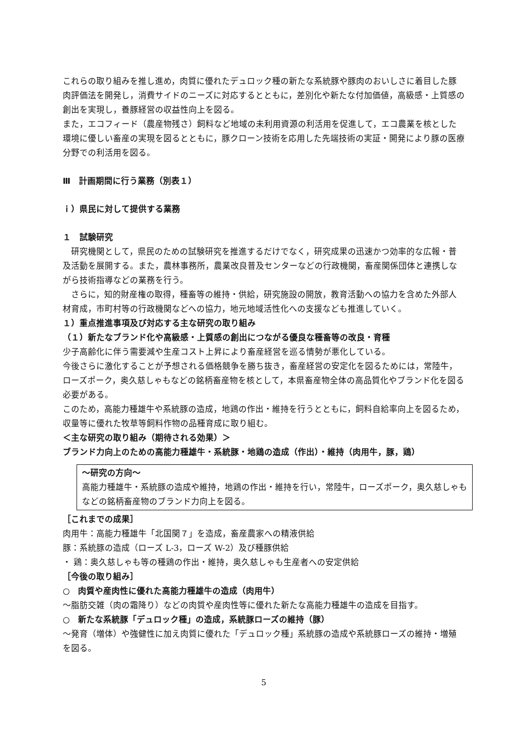これらの取り組みを推し進め，肉質に優れたデュロック種の新たな系統豚や豚肉のおいしさに着目した豚肉評価法を開発し，消費サイドのニーズに対応するとともに，差別化や新たな付加価値，高級感・上質感の創出を実現し，養豚経営の収益性向上を図る。
また，エコフィード（農産物残さ）飼料など地域の未利用資源の利活用を促進して，エコ農業を核とした環境に優しい畜産の実現を図るとともに，豚クローン技術を応用した先端技術の実証・開発により豚の医療分野での利活用を図る。
Ⅲ　計画期間に行う業務（別表１）
ｉ）県民に対して提供する業務
１　試験研究
　研究機関として，県民のための試験研究を推進するだけでなく，研究成果の迅速かつ効率的な広報・普及活動を展開する。また，農林事務所，農業改良普及センターなどの行政機関，畜産関係団体と連携しながら技術指導などの業務を行う。
　さらに，知的財産権の取得，種畜等の維持・供給，研究施設の開放，教育活動への協力を含めた外部人材育成，市町村等の行政機関などへの協力，地元地域活性化への支援なども推進していく。
１）重点推進事項及び対応する主な研究の取り組み
（１）新たなブランド化や高級感・上質感の創出につながる優良な種畜等の改良・育種
少子高齢化に伴う需要減や生産コスト上昇により畜産経営を巡る情勢が悪化している。
今後さらに激化することが予想される価格競争を勝ち抜き，畜産経営の安定化を図るためには，常陸牛，ローズポーク，奥久慈しゃもなどの銘柄畜産物を核として，本県畜産物全体の高品質化やブランド化を図る必要がある。
このため，高能力種雄牛や系統豚の造成，地鶏の作出・維持を行うとともに，飼料自給率向上を図るため，収量等に優れた牧草等飼料作物の品種育成に取り組む。
＜主な研究の取り組み（期待される効果）＞
ブランド力向上のための高能力種雄牛・系統豚・地鶏の造成（作出）・維持（肉用牛，豚，鶏）
～研究の方向～
高能力種雄牛・系統豚の造成や維持，地鶏の作出・維持を行い，常陸牛，ローズポーク，奥久慈しゃもなどの銘柄畜産物のブランド力向上を図る。
［これまでの成果］
肉用牛：高能力種雄牛「北国関７」を造成，畜産農家への精液供給
豚：系統豚の造成（ローズ L-3，ローズ W-2）及び種豚供給
・ 鶏：奥久慈しゃも等の種鶏の作出・維持，奥久慈しゃも生産者への安定供給
［今後の取り組み］
○　肉質や産肉性に優れた高能力種雄牛の造成（肉用牛）
～脂肪交雑（肉の霜降り）などの肉質や産肉性等に優れた新たな高能力種雄牛の造成を目指す。
○　新たな系統豚「デュロック種」の造成，系統豚ローズの維持（豚）
～発育（増体）や強健性に加え肉質に優れた「デュロック種」系統豚の造成や系統豚ローズの維持・増殖を図る。
5